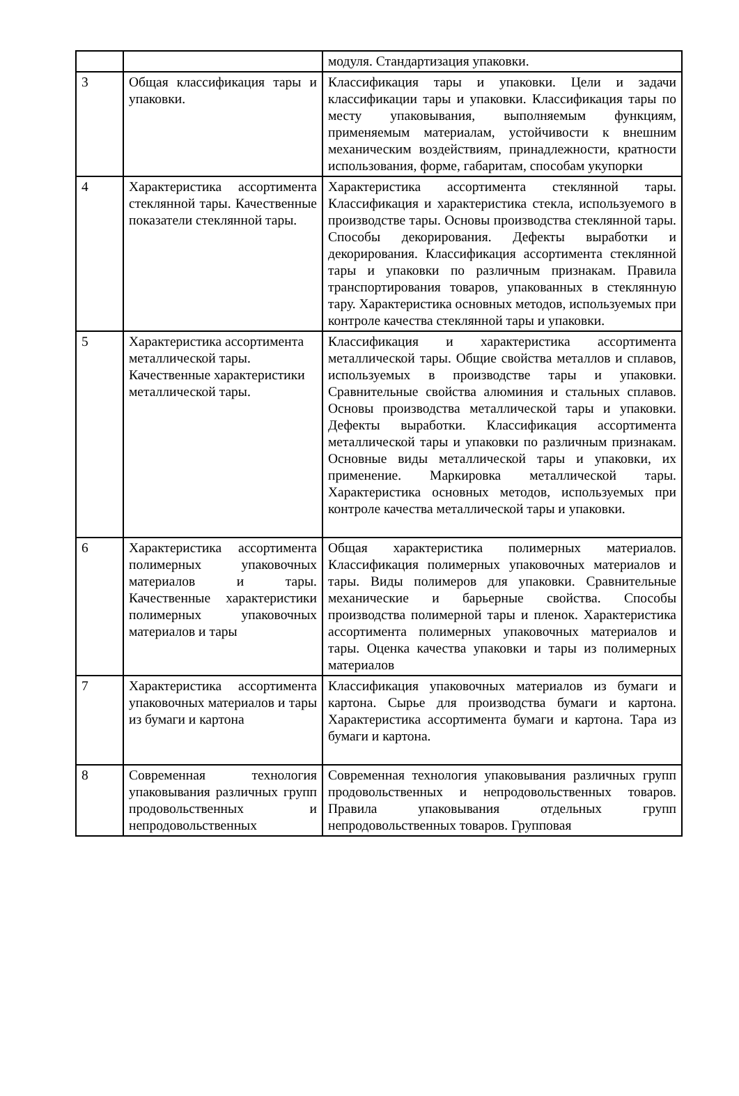| | | модуля. Стандартизация упаковки. |
| 3 | Общая классификация тары и упаковки. | Классификация тары и упаковки. Цели и задачи классификации тары и упаковки. Классификация тары по месту упаковывания, выполняемым функциям, применяемым материалам, устойчивости к внешним механическим воздействиям, принадлежности, кратности использования, форме, габаритам, способам укупорки |
| 4 | Характеристика ассортимента стеклянной тары. Качественные показатели стеклянной тары. | Характеристика ассортимента стеклянной тары. Классификация и характеристика стекла, используемого в производстве тары. Основы производства стеклянной тары. Способы декорирования. Дефекты выработки и декорирования. Классификация ассортимента стеклянной тары и упаковки по различным признакам. Правила транспортирования товаров, упакованных в стеклянную тару. Характеристика основных методов, используемых при контроле качества стеклянной тары и упаковки. |
| 5 | Характеристика ассортимента металлической тары. Качественные характеристики металлической тары. | Классификация и характеристика ассортимента металлической тары. Общие свойства металлов и сплавов, используемых в производстве тары и упаковки. Сравнительные свойства алюминия и стальных сплавов. Основы производства металлической тары и упаковки. Дефекты выработки. Классификация ассортимента металлической тары и упаковки по различным признакам. Основные виды металлической тары и упаковки, их применение. Маркировка металлической тары. Характеристика основных методов, используемых при контроле качества металлической тары и упаковки. |
| 6 | Характеристика ассортимента полимерных упаковочных материалов и тары. Качественные характеристики полимерных упаковочных материалов и тары | Общая характеристика полимерных материалов. Классификация полимерных упаковочных материалов и тары. Виды полимеров для упаковки. Сравнительные механические и барьерные свойства. Способы производства полимерной тары и пленок. Характеристика ассортимента полимерных упаковочных материалов и тары. Оценка качества упаковки и тары из полимерных материалов |
| 7 | Характеристика ассортимента упаковочных материалов и тары из бумаги и картона | Классификация упаковочных материалов из бумаги и картона. Сырье для производства бумаги и картона. Характеристика ассортимента бумаги и картона. Тара из бумаги и картона. |
| 8 | Современная технология упаковывания различных групп продовольственных и непродовольственных | Современная технология упаковывания различных групп продовольственных и непродовольственных товаров. Правила упаковывания отдельных групп непродовольственных товаров. Групповая |